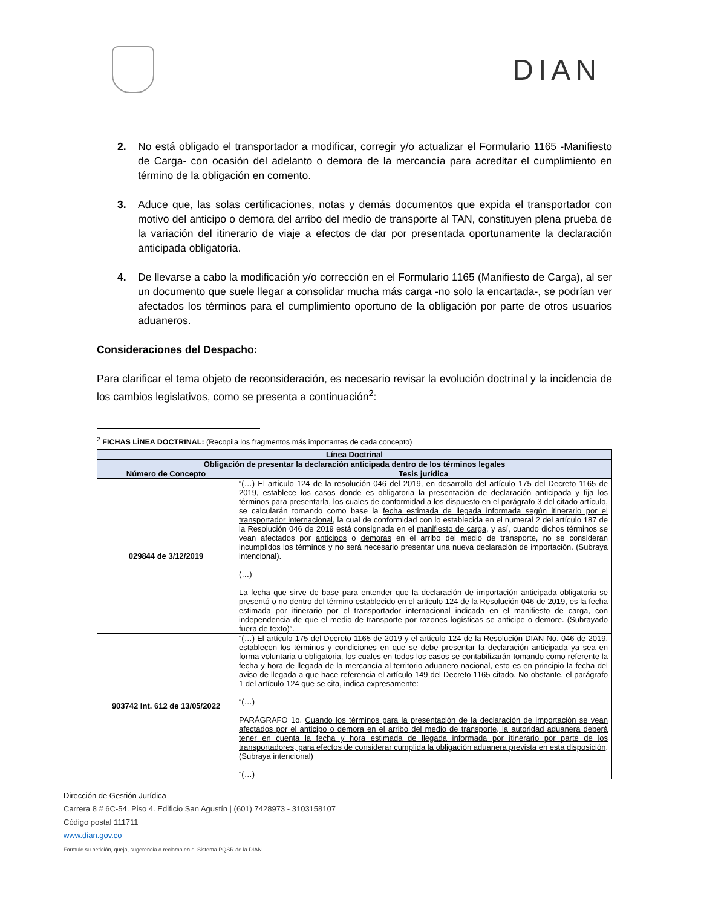DIAN
2. No está obligado el transportador a modificar, corregir y/o actualizar el Formulario 1165 -Manifiesto de Carga- con ocasión del adelanto o demora de la mercancía para acreditar el cumplimiento en término de la obligación en comento.
3. Aduce que, las solas certificaciones, notas y demás documentos que expida el transportador con motivo del anticipo o demora del arribo del medio de transporte al TAN, constituyen plena prueba de la variación del itinerario de viaje a efectos de dar por presentada oportunamente la declaración anticipada obligatoria.
4. De llevarse a cabo la modificación y/o corrección en el Formulario 1165 (Manifiesto de Carga), al ser un documento que suele llegar a consolidar mucha más carga -no solo la encartada-, se podrían ver afectados los términos para el cumplimiento oportuno de la obligación por parte de otros usuarios aduaneros.
Consideraciones del Despacho:
Para clarificar el tema objeto de reconsideración, es necesario revisar la evolución doctrinal y la incidencia de los cambios legislativos, como se presenta a continuación<sup>2</sup>:
<sup>2</sup> FICHAS LÍNEA DOCTRINAL: (Recopila los fragmentos más importantes de cada concepto)
| Línea Doctrinal | |
| --- | --- |
| Obligación de presentar la declaración anticipada dentro de los términos legales | |
| Número de Concepto | Tesis jurídica |
| 029844 de 3/12/2019 | “(…) El artículo 124 de la resolución 046 del 2019, en desarrollo del artículo 175 del Decreto 1165 de 2019, establece los casos donde es obligatoria la presentación de declaración anticipada y fija los términos para presentarla, los cuales de conformidad a los dispuesto en el parágrafo 3 del citado artículo, se calcularán tomando como base la fecha estimada de llegada informada según itinerario por el transportador internacional , la cual de conformidad con lo establecida en el numeral 2 del artículo 187 de la Resolución 046 de 2019 está consignada en el manifiesto de carga , y así, cuando dichos términos se vean afectados por anticipos o demoras en el arribo del medio de transporte, no se consideran incumplidos los términos y no será necesario presentar una nueva declaración de importación. (Subraya intencional). (…) La fecha que sirve de base para entender que la declaración de importación anticipada obligatoria se presentó o no dentro del término establecido en el artículo 124 de la Resolución 046 de 2019, es la fecha estimada por itinerario por el transportador internacional indicada en el manifiesto de carga , con independencia de que el medio de transporte por razones logísticas se anticipe o demore. (Subrayado fuera de texto)”. |
| 903742 Int. 612 de 13/05/2022 | “(…) El artículo 175 del Decreto 1165 de 2019 y el artículo 124 de la Resolución DIAN No. 046 de 2019, establecen los términos y condiciones en que se debe presentar la declaración anticipada ya sea en forma voluntaria u obligatoria, los cuales en todos los casos se contabilizarán tomando como referente la fecha y hora de llegada de la mercancía al territorio aduanero nacional, esto es en principio la fecha del aviso de llegada a que hace referencia el artículo 149 del Decreto 1165 citado. No obstante, el parágrafo 1 del artículo 124 que se cita, indica expresamente: “(…) PARÁGRAFO 1o. Cuando los términos para la presentación de la declaración de importación se vean afectados por el anticipo o demora en el arribo del medio de transporte, la autoridad aduanera deberá tener en cuenta la fecha y hora estimada de llegada informada por itinerario por parte de los transportadores, para efectos de considerar cumplida la obligación aduanera prevista en esta disposición . (Subraya intencional) “(…) |
Dirección de Gestión Jurídica
Carrera 8 # 6C-54. Piso 4. Edificio San Agustín | (601) 7428973 - 3103158107
Código postal 111711
www.dian.gov.co
Formule su petición, queja, sugerencia o reclamo en el Sistema PQSR de la DIAN